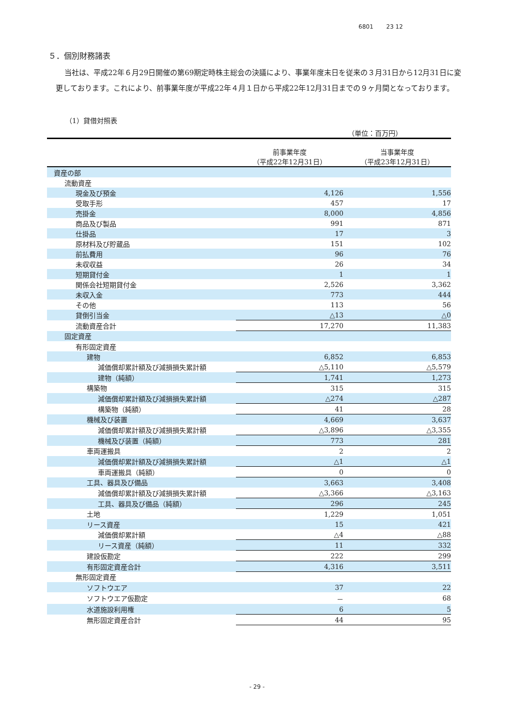6801 23 12
５．個別財務諸表
当社は、平成22年６月29日開催の第69期定時株主総会の決議により、事業年度末日を従来の３月31日から12月31日に変更しております。これにより、前事業年度が平成22年４月１日から平成22年12月31日までの９ヶ月間となっております。
（1）貸借対照表
（単位：百万円）
| | 前事業年度 （平成22年12月31日） | 当事業年度 （平成23年12月31日） |
| --- | --- | --- |
| 資産の部 | | |
| 流動資産 | | |
| 現金及び預金 | 4,126 | 1,556 |
| 受取手形 | 457 | 17 |
| 売掛金 | 8,000 | 4,856 |
| 商品及び製品 | 991 | 871 |
| 仕掛品 | 17 | 3 |
| 原材料及び貯蔵品 | 151 | 102 |
| 前払費用 | 96 | 76 |
| 未収収益 | 26 | 34 |
| 短期貸付金 | 1 | 1 |
| 関係会社短期貸付金 | 2,526 | 3,362 |
| 未収入金 | 773 | 444 |
| その他 | 113 | 56 |
| 貸倒引当金 | △13 | △0 |
| 流動資産合計 | 17,270 | 11,383 |
| 固定資産 | | |
| 有形固定資産 | | |
| 建物 | 6,852 | 6,853 |
| 減価償却累計額及び減損損失累計額 | △5,110 | △5,579 |
| 建物（純額） | 1,741 | 1,273 |
| 構築物 | 315 | 315 |
| 減価償却累計額及び減損損失累計額 | △274 | △287 |
| 構築物（純額） | 41 | 28 |
| 機械及び装置 | 4,669 | 3,637 |
| 減価償却累計額及び減損損失累計額 | △3,896 | △3,355 |
| 機械及び装置（純額） | 773 | 281 |
| 車両運搬具 | 2 | 2 |
| 減価償却累計額及び減損損失累計額 | △1 | △1 |
| 車両運搬具（純額） | 0 | 0 |
| 工具、器具及び備品 | 3,663 | 3,408 |
| 減価償却累計額及び減損損失累計額 | △3,366 | △3,163 |
| 工具、器具及び備品（純額） | 296 | 245 |
| 土地 | 1,229 | 1,051 |
| リース資産 | 15 | 421 |
| 減価償却累計額 | △4 | △88 |
| リース資産（純額） | 11 | 332 |
| 建設仮勘定 | 222 | 299 |
| 有形固定資産合計 | 4,316 | 3,511 |
| 無形固定資産 | | |
| ソフトウエア | 37 | 22 |
| ソフトウエア仮勘定 | － | 68 |
| 水道施設利用権 | 6 | 5 |
| 無形固定資産合計 | 44 | 95 |
- 29 -